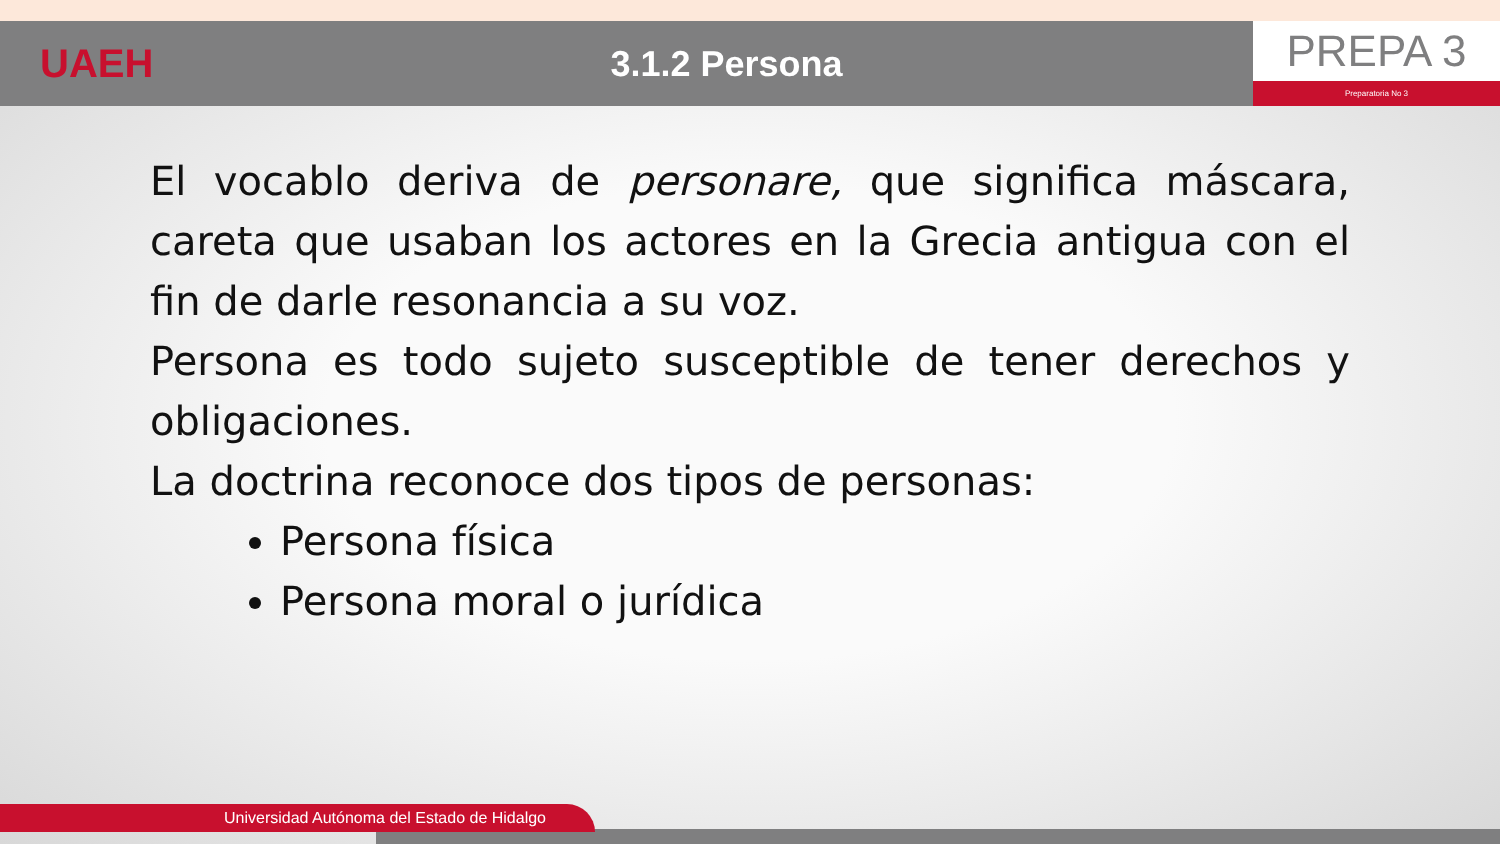UAEH 3.1.2 Persona
PREPA 3
Preparatoria No 3
El vocablo deriva de personare, que significa máscara, careta que usaban los actores en la Grecia antigua con el fin de darle resonancia a su voz.
Persona es todo sujeto susceptible de tener derechos y obligaciones.
La doctrina reconoce dos tipos de personas:
Persona física
Persona moral o jurídica
Universidad Autónoma del Estado de Hidalgo